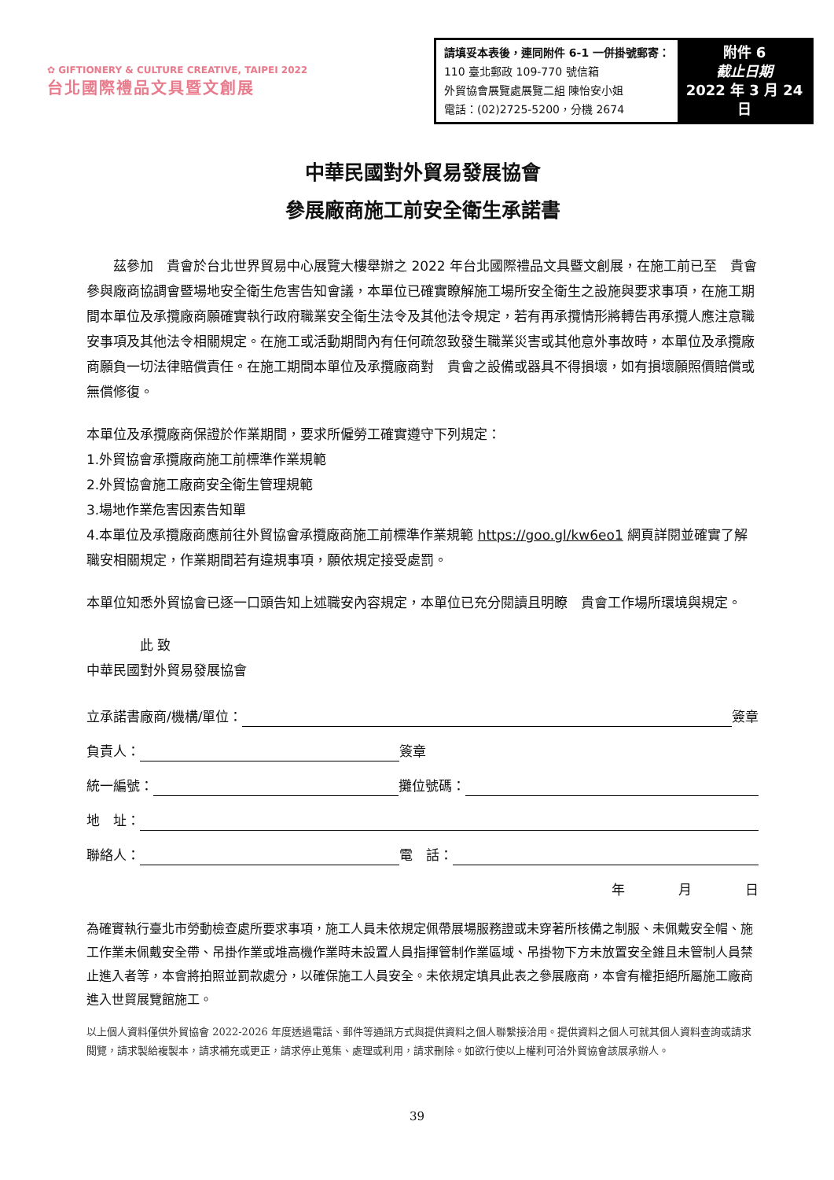✿ GIFTIONERY & CULTURE CREATIVE, TAIPEI 2022
台北國際禮品文具暨文創展
| 請填妥本表後，連同附件 6-1 一併掛號郵寄： 110 臺北郵政 109-770 號信箱 外貿協會展覽處展覽二組 陳怡安小姐 電話：(02)2725-5200，分機 2674 | 附件 6 截止日期 2022 年 3 月 24 日 |
中華民國對外貿易發展協會
參展廠商施工前安全衛生承諾書
　　茲參加　貴會於台北世界貿易中心展覽大樓舉辦之 2022 年台北國際禮品文具暨文創展，在施工前已至　貴會參與廠商協調會暨場地安全衛生危害告知會議，本單位已確實瞭解施工場所安全衛生之設施與要求事項，在施工期間本單位及承攬廠商願確實執行政府職業安全衛生法令及其他法令規定，若有再承攬情形將轉告再承攬人應注意職安事項及其他法令相關規定。在施工或活動期間內有任何疏忽致發生職業災害或其他意外事故時，本單位及承攬廠商願負一切法律賠償責任。在施工期間本單位及承攬廠商對　貴會之設備或器具不得損壞，如有損壞願照價賠償或無償修復。
本單位及承攬廠商保證於作業期間，要求所僱勞工確實遵守下列規定：
1.外貿協會承攬廠商施工前標準作業規範
2.外貿協會施工廠商安全衛生管理規範
3.場地作業危害因素告知單
4.本單位及承攬廠商應前往外貿協會承攬廠商施工前標準作業規範 https://goo.gl/kw6eo1 網頁詳閱並確實了解職安相關規定，作業期間若有違規事項，願依規定接受處罰。
本單位知悉外貿協會已逐一口頭告知上述職安內容規定，本單位已充分閱讀且明瞭　貴會工作場所環境與規定。
　　　　此 致
中華民國對外貿易發展協會
立承諾書廠商/機構/單位： 簽章
負責人： 簽章
統一編號： 攤位號碼：
地　址：
聯絡人： 電　話：
年　　　　月　　　　日
為確實執行臺北市勞動檢查處所要求事項，施工人員未依規定佩帶展場服務證或未穿著所核備之制服、未佩戴安全帽、施工作業未佩戴安全帶、吊掛作業或堆高機作業時未設置人員指揮管制作業區域、吊掛物下方未放置安全錐且未管制人員禁止進入者等，本會將拍照並罰款處分，以確保施工人員安全。未依規定填具此表之參展廠商，本會有權拒絕所屬施工廠商進入世貿展覽館施工。
以上個人資料僅供外貿協會 2022-2026 年度透過電話、郵件等通訊方式與提供資料之個人聯繫接洽用。提供資料之個人可就其個人資料查詢或請求閱覽，請求製給複製本，請求補充或更正，請求停止蒐集、處理或利用，請求刪除。如欲行使以上權利可洽外貿協會該展承辦人。
39